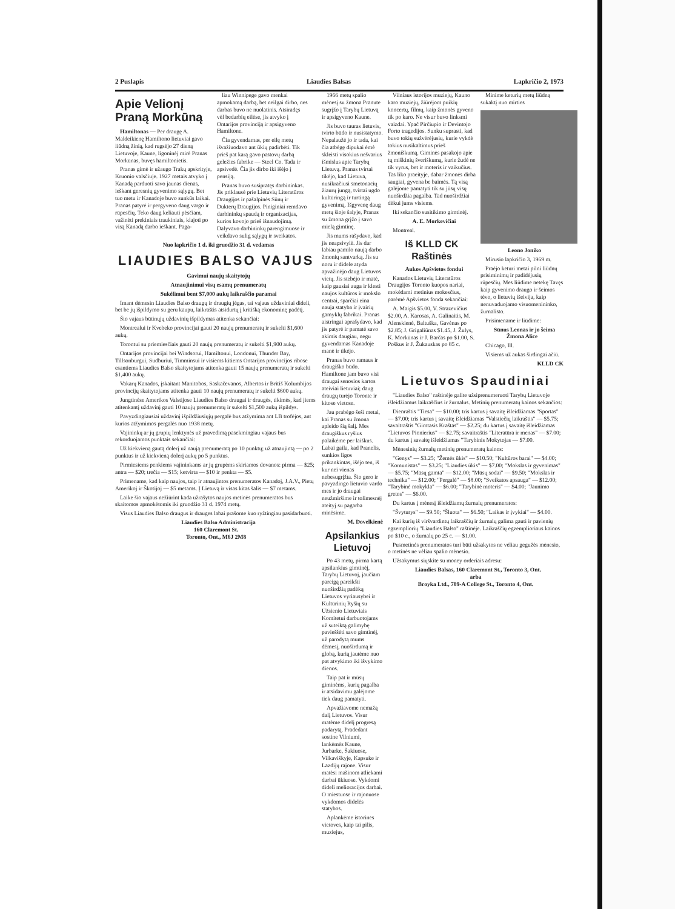2 Puslapis Liaudies Balsas Lapkričio 2, 1973
Apie Velionį Praną Morkūną
Hamiltonas — Per draugę A. Maldeikienę Hamiltono lietuviai gavo liūdną žinią, kad rugsėjo 27 dieną Lietuvoje, Kaune, ligoninėj mirė Pranas Morkūnas, buvęs hamiltonietis.
Pranas gimė ir užaugo Trakų apskrityje, Kruonio valsčiuje. 1927 metais atvyko į Kanadą parduoti savo jaunas dienas, ieškant geresnių gyvenimo sąlygų. Bet tuo metu ir Kanadoje buvo sunkūs laikai. Pranas patyrė ir pergyveno daug vargo ir rūpesčių. Teko daug keliauti pėsčiam, važinėti prekiniais traukiniais, klajoti po visą Kanadą darbo ieškant. Paga-
liau Winnipege gavo menkai apmokamą darbą, bet neilgai dirbo, nes darbas buvo ne nuolatinis. Atsiradęs vėl bedarbių eilėse, jis atvyko į Ontarijos provinciją ir apsigyveno Hamiltone.
Čia gyvendamas, per eilę metų išvažiuodavo ant ūkių padirbėti. Tik prieš pat karą gavo pastovų darbą geležies fabrike — Steel Co. Tada ir apsivedė. Čia jis dirbo iki išėjo į pensiją.
Pranas buvo susipratęs darbininkas. Jis priklausė prie Lietuvių Literatūros Draugijos ir pašalpinės Sūnų ir Dukterų Draugijos. Piniginiai remdavo darbininkų spaudą ir organizacijas, kurios kovojo prieš išnaudojimą. Dalyvavo darbininkų parengimuose ir veikdavo sulig sąlygų ir sveikatos.
Nuo lapkričio 1 d. iki gruodžio 31 d. vedamas
LIAUDIES BALSO VAJUS
Gavimui naujų skaitytojų
Atnaujinimui visų esamų prenumeratų
Sukėlimui bent $7,000 aukų laikraščio paramai
Imant dėmesin Liaudies Balso draugų ir draugių jėgas, tai vajaus uždaviniai dideli, bet be jų išpildymo su geru kaupu, laikraštis atsidurtų į kritišką ekonominę padėtį.
Šio vajaus būtinųjų uždavinių išpildymas atitenka sekančiai:
Montrealui ir Kvebeko provincijai gauti 20 naujų prenumeratų ir sukelti $1,600 aukų.
Torontui su priemiesčiais gauti 20 naujų prenumeratų ir sukelti $1,900 aukų.
Ontarijos provincijai bei Windsorui, Hamiltonui, Londonui, Thunder Bay, Tillsonburgui, Sudburiui, Timminsui ir visiems kitiems Ontarijos provincijos ribose esantiems Liaudies Balso skaitytojams atitenka gauti 15 naujų prenumeratų ir sukelti $1,400 aukų.
Vakarų Kanados, įskaitant Manitobos, Saskačevanos, Albertos ir Britiš Kolumbijos provincijų skaitytojams atitenka gauti 10 naujų prenumeratų ir sukelti $600 aukų.
Jungtinėse Amerikos Valstijose Liaudies Balso draugai ir draugės, tikimės, kad jiems atitenkantį uždavinį gauti 10 naujų prenumeratų ir sukelti $1,500 aukų išpildys.
Pavyzdingiausiai uždavinį išpildžiusiųjų pergalė bus atžymima ant LB trofėjos, ant kurios atžymimos pergalės nuo 1938 metų.
Vajininkų ar jų grupių lenktynės už pravedimą pasekmingiau vajaus bus rekorduojamos punktais sekančiai:
Už kiekvieną gautą dolerį už naują prenumeratą po 10 punktų; už atnaujintą — po 2 punktus ir už kiekvieną dolerį aukų po 5 punktus.
Pirmiesiems penkiems vajininkams ar jų grupėms skiriamos dovanos: pirma — $25; antra — $20; trečia — $15; ketvirta — $10 ir penkta — $5.
Primename, kad kaip naujos, taip ir atnaujintos prenumeratos Kanadoj, J.A.V., Pietų Amerikoj ir Škotijoj — $5 metams. Į Lietuvą ir visas kitas šalis — $7 metams.
Laike šio vajaus nežiūrint kada užrašytos naujos metinės prenumeratos bus skaitomos apmokėtomis iki gruodžio 31 d. 1974 metų.
Visus Liaudies Balso draugus ir drauges labai prašome kuo ryžtingiau pasidarbuoti.
Liaudies Balso Administracija
160 Claremont St.
Toronto, Ont., M6J 2M8
1966 metų spalio mėnesį su žmona Pranute sugrįžo į Tarybų Lietuvą ir apsigyveno Kaune.
Jis buvo tauras lietuvis, tvirto būdo ir nusistatymo. Nepalaužė jo ir tada, kai čia atbėgę dipukai ėmė skleisti visokius nešvarius išmislus apie Tarybų Lietuvą. Pranas tvirtai tikėjo, kad Lietuva, nusikračiusi smetonacių žiaurų jungą, tvirtai ugdo kultūringą ir turtingą gyvenimą. Išgyvenę daug metų šioje šalyje, Pranas su žmona grįžo į savo mielą gimtinę.
Jis mums rašydavo, kad jis neapsivylė. Jis dar labiau pamilo naują darbo žmonių santvarką. Jis su noru ir didele atyda apvažinėjo daug Lietuvos vietų. Jis stebėjo ir matė, kaip gausiai auga ir klesti naujos kultūros ir mokslo centrai, sparčiai eina nauja statyba ir įvairių gamyklų fabrikai. Pranas aistringai aprašydavo, kad jis patyrė ir pamatė savo akimis daugiau, negu gyvendamas Kanadoje manė ir tikėjo.
Pranas buvo ramaus ir draugiško būdo. Hamiltone jam buvo visi draugai senosios kartos ateiviai lietuviai; daug draugų turėjo Toronte ir kitose vietose.
Jau prabėgo šeši metai, kai Pranas su žmona apleido šią šalį. Mes draugiškus ryšius palaikėme per laiškus. Labai gaila, kad Pranelis, sunkios ligos prikankintas, išėjo ten, iš kur nei vienas nebesugrįžta. Šio gero ir pavyzdingo lietuvio vardo mes ir jo draugai neužmiršime ir tolimesnėj ateityj su pagarba minėsime.
M. Dovelkienė
Apsilankius Lietuvoj
Po 43 metų, pirma kartą apsilankius gimtinėj, Tarybų Lietuvoj, jaučiam pareigą pareikšti nuoširdžią padėką Lietuvos vyriausybei ir Kultūrinių Ryšių su Užsienio Lietuviais Komitetui darbuotojams už suteiktą galimybę pavieššėti savo gimtinėj, už parodytą mums dėmesį, nuoširdumą ir globą, kurią jautėme nuo pat atvykimo iki išvykimo dienos.
Taip pat ir mūsų giminėms, kurių pagalba ir atsidavimu galėjome tiek daug pamatyti.
Apvažiavome nemažą dalį Lietuvos. Visur matėme didelį progresą padarytą. Pradedant sostine Vilniumi, lankėmės Kaune, Jurbarke, Šakiuose, Vilkaviškyje, Kapsuke ir Lazdijų rajone. Visur matėsi mašinom atliekami darbai ūkiuose. Vykdomi dideli melioracijos darbai. O miestuose ir rajonuose vykdomos didelės statybos.
Aplankėme istorines vietoves, kaip tai pilis, muziejus,
Vilniaus istorijos muziejų, Kauno karo muziejų, žiūrėjom puikių koncertų, filmų, kaip žmonės gyveno tik po karo. Ne visur buvo linksmi vaizdai. Ypač Pirčiupio ir Devintojo Forto tragedijos. Sunku suprasti, kad buvo tokių sužvėrėjusių, kurie vykdė tokius nusikaltimus prieš žmoniškumą. Giminės pasakojo apie tų miškinių šveriškumą, kurie žudė ne tik vyrus, bet ir moteris ir vaikučius. Tas liko praeityje, dabar žmonės dirba saugiai, gyvena be baimės. Tą visą galėjome pamatyti tik su jūsų visų nuoširdžia pagalba. Tad nuoširdžiai dėkui jums visiems.
Iki sekančio susitikimo gimtinėj.
A. E. Morkevičiai
Montreal.
Iš KLLD CK Raštinės
Aukos Apšvietos fondui
Kanados Lietuvių Literatūros Draugijos Toronto kuopos nariai, mokėdami metinius mokesčius, parėmė Apšvietos fonda sekančiai:
A. Maigis $5.00, V. Strazevičius $2.00, A. Karosas, A. Galinaitis, M. Alenskienė, Baltuška, Gavėnas po $2.85; J. Grigaliūnas $1.45, J. Žulys, K. Morkūnas ir J. Barčas po $1.00, S. Poškus ir J. Žukauskas po 85 c.
Minime keturių metų liūdną sukaktį nuo mirties
Leono Joniko
Mirusio lapkričio 3, 1969 m.
Praėjo keturi metai pilni liūdnų prisiminimų ir padidėjusių rūpesčių. Mes liūdime netekę Tavęs kaip gyvenimo draugo ir šeimos tėvo, o lietuvių išeivija, kaip nenuvaduojamo visuomenininko, žurnalisto.
Prisimename ir liūdime:
Sūnus Leonas ir jo šeima
Žmona Alice
Chicago, Ill.
Visiems už aukas širdingai ačiū.
KLLD CK
Lietuvos Spaudiniai
"Liaudies Balso" raštinėje galite užsiprenumeruoti Tarybų Lietuvoje išleidžiamus laikraščius ir žurnalus. Metinių prenumeratų kainos sekančios:
Dienraštis "Tiesa" — $10.00; tris kartus į savaitę išleidžiamas "Sportas" — $7.00; tris kartus į savaitę išleidžiamas "Valstiečių laikraštis" — $5.75; savaitraštis "Gimtasis Kraštas" — $2.25; du kartus į savaitę išleidžiamas "Lietuvos Pionierius" — $2.75; savaitraštis "Literatūra ir menas" — $7.00; du kartus į savaitę išleidžiamas "Tarybinis Mokytojas — $7.00.
Mėnesinių žurnalų metinių prenumeratų kainos:
"Genys" — $3.25; "Žemės ūkis" — $10.50; "Kultūros barai" — $4.00; "Komunistas" — $3.25; "Liaudies ūkis" — $7.00; "Mokslas ir gyvenimas" — $5.75; "Mūsų gamta" — $12.00; "Mūsų sodai" — $9.50; "Mokslas ir technika" — $12.00; "Pergalė" — $8.00; "Sveikatos apsauga" — $12.00; "Tarybinė mokykla" — $6.00; "Tarybinė moteris" — $4.00; "Jaunimo gretos" — $6.00.
Du kartus į mėnesį išleidžiamų žurnalų prenumeratos:
"Švyturys" — $9.50; "Šluota" — $6.50; "Laikas ir įvykiai" — $4.00.
Kai kurių iš viršvardintų laikraščių ir žurnalų galima gauti ir pavienių egzempliorių "Liaudies Balso" raštinėje. Laikraščių egzemplioriaus kainos po $10 c., o žurnalų po 25 c. — $1.00.
Pusmetinės prenumeratos turi būti užsakytos ne vėliau gegužės mėnesio, o metinės ne vėliau spalio mėnesio.
Užsakymus siųskite su money orderiais adresu:
Liaudies Balsas, 160 Claremont St., Toronto 3, Ont.
arba
Broyka Ltd., 789-A College St., Toronto 4, Ont.